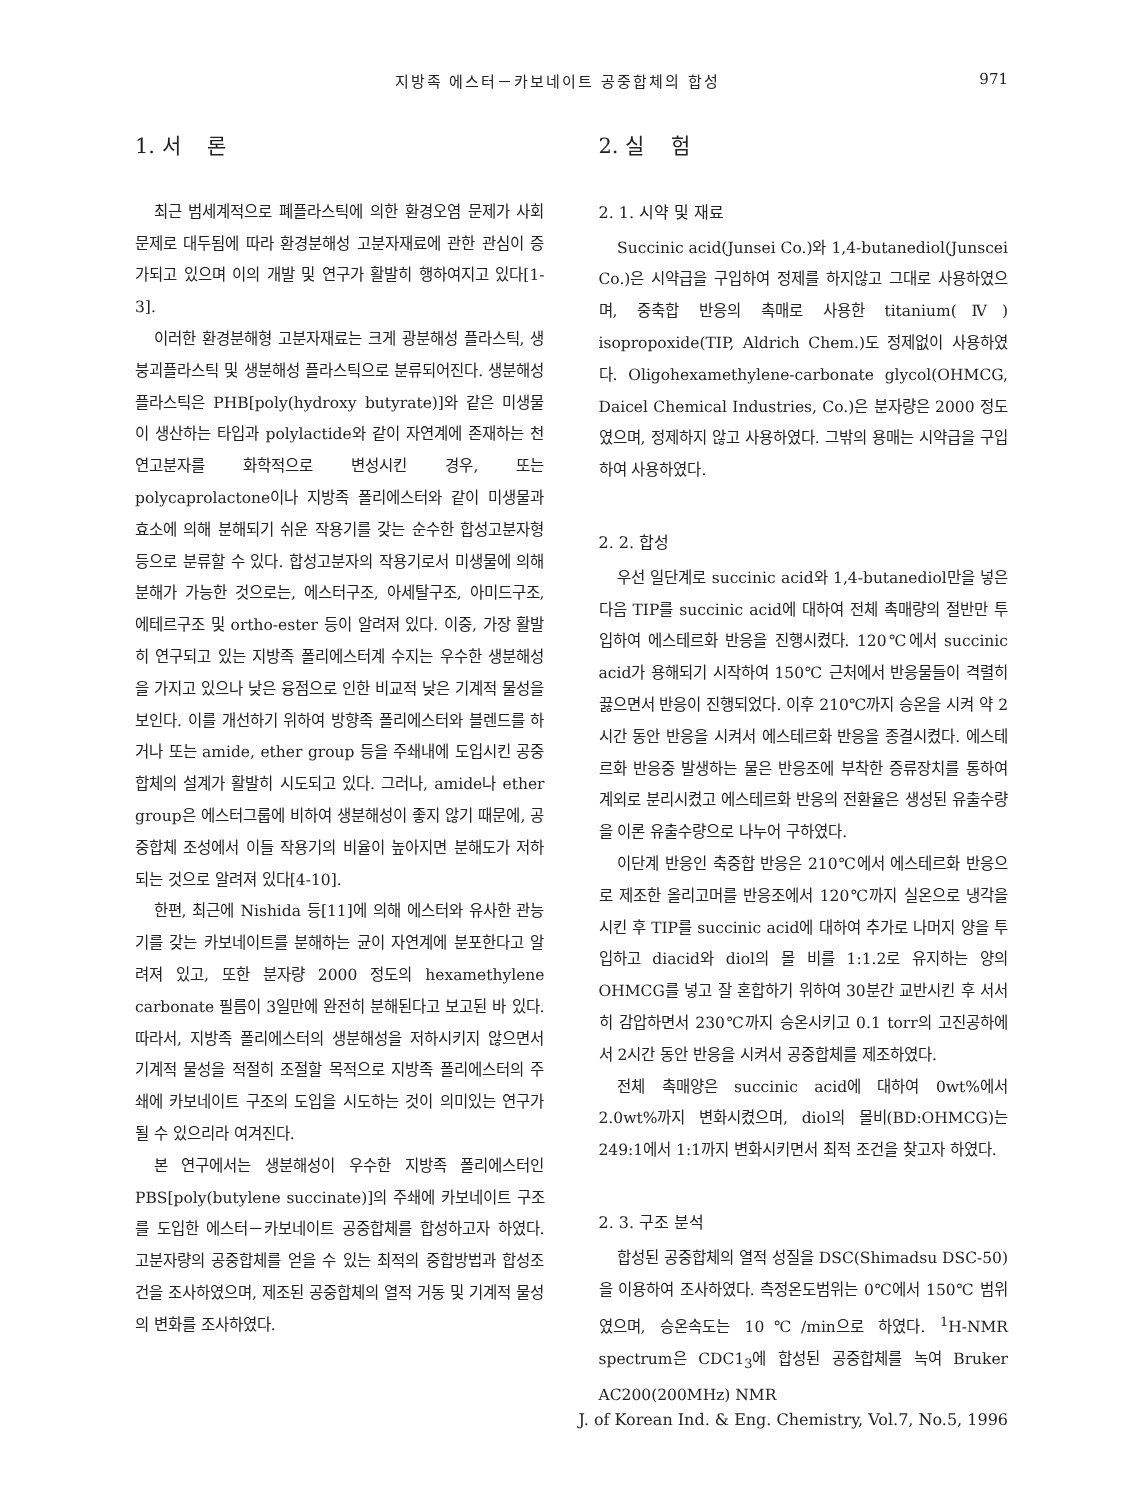지방족 에스터－카보네이트 공중합체의 합성 971
1. 서 론
최근 범세계적으로 폐플라스틱에 의한 환경오염 문제가 사회문제로 대두됨에 따라 환경분해성 고분자재료에 관한 관심이 증가되고 있으며 이의 개발 및 연구가 활발히 행하여지고 있다[1-3].
이러한 환경분해형 고분자재료는 크게 광분해성 플라스틱, 생붕괴플라스틱 및 생분해성 플라스틱으로 분류되어진다. 생분해성 플라스틱은 PHB[poly(hydroxy butyrate)]와 같은 미생물이 생산하는 타입과 polylactide와 같이 자연계에 존재하는 천연고분자를 화학적으로 변성시킨 경우, 또는 polycaprolactone이나 지방족 폴리에스터와 같이 미생물과 효소에 의해 분해되기 쉬운 작용기를 갖는 순수한 합성고분자형 등으로 분류할 수 있다. 합성고분자의 작용기로서 미생물에 의해 분해가 가능한 것으로는, 에스터구조, 아세탈구조, 아미드구조, 에테르구조 및 ortho-ester 등이 알려져 있다. 이중, 가장 활발히 연구되고 있는 지방족 폴리에스터계 수지는 우수한 생분해성을 가지고 있으나 낮은 융점으로 인한 비교적 낮은 기계적 물성을 보인다. 이를 개선하기 위하여 방향족 폴리에스터와 블렌드를 하거나 또는 amide, ether group 등을 주쇄내에 도입시킨 공중합체의 설계가 활발히 시도되고 있다. 그러나, amide나 ether group은 에스터그룹에 비하여 생분해성이 좋지 않기 때문에, 공중합체 조성에서 이들 작용기의 비율이 높아지면 분해도가 저하되는 것으로 알려져 있다[4-10].
한편, 최근에 Nishida 등[11]에 의해 에스터와 유사한 관능기를 갖는 카보네이트를 분해하는 균이 자연계에 분포한다고 알려져 있고, 또한 분자량 2000 정도의 hexamethylene carbonate 필름이 3일만에 완전히 분해된다고 보고된 바 있다. 따라서, 지방족 폴리에스터의 생분해성을 저하시키지 않으면서 기계적 물성을 적절히 조절할 목적으로 지방족 폴리에스터의 주쇄에 카보네이트 구조의 도입을 시도하는 것이 의미있는 연구가 될 수 있으리라 여겨진다.
본 연구에서는 생분해성이 우수한 지방족 폴리에스터인 PBS[poly(butylene succinate)]의 주쇄에 카보네이트 구조를 도입한 에스터－카보네이트 공중합체를 합성하고자 하였다. 고분자량의 공중합체를 얻을 수 있는 최적의 중합방법과 합성조건을 조사하였으며, 제조된 공중합체의 열적 거동 및 기계적 물성의 변화를 조사하였다.
2. 실 험
2. 1. 시약 및 재료
Succinic acid(Junsei Co.)와 1,4-butanediol(Junscei Co.)은 시약급을 구입하여 정제를 하지않고 그대로 사용하였으며, 중축합 반응의 촉매로 사용한 titanium(Ⅳ) isopropoxide(TIP, Aldrich Chem.)도 정제없이 사용하였다. Oligohexamethylene-carbonate glycol(OHMCG, Daicel Chemical Industries, Co.)은 분자량은 2000 정도였으며, 정제하지 않고 사용하였다. 그밖의 용매는 시약급을 구입하여 사용하였다.
2. 2. 합성
우선 일단계로 succinic acid와 1,4-butanediol만을 넣은 다음 TIP를 succinic acid에 대하여 전체 촉매량의 절반만 투입하여 에스테르화 반응을 진행시켰다. 120℃에서 succinic acid가 용해되기 시작하여 150℃ 근처에서 반응물들이 격렬히 끓으면서 반응이 진행되었다. 이후 210℃까지 승온을 시켜 약 2시간 동안 반응을 시켜서 에스테르화 반응을 종결시켰다. 에스테르화 반응중 발생하는 물은 반응조에 부착한 증류장치를 통하여 계외로 분리시켰고 에스테르화 반응의 전환율은 생성된 유출수량을 이론 유출수량으로 나누어 구하였다.
이단계 반응인 축중합 반응은 210℃에서 에스테르화 반응으로 제조한 올리고머를 반응조에서 120℃까지 실온으로 냉각을 시킨 후 TIP를 succinic acid에 대하여 추가로 나머지 양을 투입하고 diacid와 diol의 몰 비를 1:1.2로 유지하는 양의 OHMCG를 넣고 잘 혼합하기 위하여 30분간 교반시킨 후 서서히 감압하면서 230℃까지 승온시키고 0.1 torr의 고진공하에서 2시간 동안 반응을 시켜서 공중합체를 제조하였다.
전체 촉매양은 succinic acid에 대하여 0wt%에서 2.0wt%까지 변화시켰으며, diol의 몰비(BD:OHMCG)는 249:1에서 1:1까지 변화시키면서 최적 조건을 찾고자 하였다.
2. 3. 구조 분석
합성된 공중합체의 열적 성질을 DSC(Shimadsu DSC-50)을 이용하여 조사하였다. 측정온도범위는 0℃에서 150℃ 범위였으며, 승온속도는 10℃/min으로 하였다. <sup>1</sup>H-NMR spectrum은 CDC1<sub>3</sub>에 합성된 공중합체를 녹여 Bruker AC200(200MHz) NMR
J. of Korean Ind. & Eng. Chemistry, Vol.7, No.5, 1996